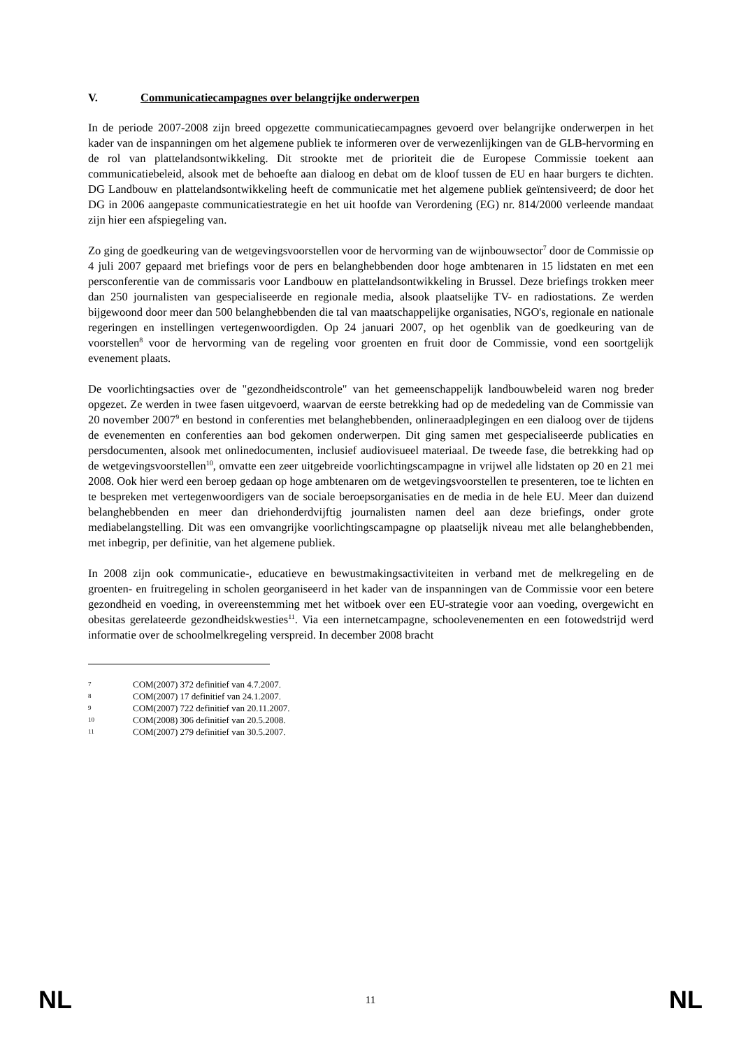V. Communicatiecampagnes over belangrijke onderwerpen
In de periode 2007-2008 zijn breed opgezette communicatiecampagnes gevoerd over belangrijke onderwerpen in het kader van de inspanningen om het algemene publiek te informeren over de verwezenlijkingen van de GLB-hervorming en de rol van plattelandsontwikkeling. Dit strookte met de prioriteit die de Europese Commissie toekent aan communicatiebeleid, alsook met de behoefte aan dialoog en debat om de kloof tussen de EU en haar burgers te dichten. DG Landbouw en plattelandsontwikkeling heeft de communicatie met het algemene publiek geïntensiveerd; de door het DG in 2006 aangepaste communicatiestrategie en het uit hoofde van Verordening (EG) nr. 814/2000 verleende mandaat zijn hier een afspiegeling van.
Zo ging de goedkeuring van de wetgevingsvoorstellen voor de hervorming van de wijnbouwsector<sup>7</sup> door de Commissie op 4 juli 2007 gepaard met briefings voor de pers en belanghebbenden door hoge ambtenaren in 15 lidstaten en met een persconferentie van de commissaris voor Landbouw en plattelandsontwikkeling in Brussel. Deze briefings trokken meer dan 250 journalisten van gespecialiseerde en regionale media, alsook plaatselijke TV- en radiostations. Ze werden bijgewoond door meer dan 500 belanghebbenden die tal van maatschappelijke organisaties, NGO's, regionale en nationale regeringen en instellingen vertegenwoordigden. Op 24 januari 2007, op het ogenblik van de goedkeuring van de voorstellen<sup>8</sup> voor de hervorming van de regeling voor groenten en fruit door de Commissie, vond een soortgelijk evenement plaats.
De voorlichtingsacties over de "gezondheidscontrole" van het gemeenschappelijk landbouwbeleid waren nog breder opgezet. Ze werden in twee fasen uitgevoerd, waarvan de eerste betrekking had op de mededeling van de Commissie van 20 november 2007<sup>9</sup> en bestond in conferenties met belanghebbenden, onlineraadplegingen en een dialoog over de tijdens de evenementen en conferenties aan bod gekomen onderwerpen. Dit ging samen met gespecialiseerde publicaties en persdocumenten, alsook met onlinedocumenten, inclusief audiovisueel materiaal. De tweede fase, die betrekking had op de wetgevingsvoorstellen<sup>10</sup>, omvatte een zeer uitgebreide voorlichtingscampagne in vrijwel alle lidstaten op 20 en 21 mei 2008. Ook hier werd een beroep gedaan op hoge ambtenaren om de wetgevingsvoorstellen te presenteren, toe te lichten en te bespreken met vertegenwoordigers van de sociale beroepsorganisaties en de media in de hele EU. Meer dan duizend belanghebbenden en meer dan driehonderdvijftig journalisten namen deel aan deze briefings, onder grote mediabelangstelling. Dit was een omvangrijke voorlichtingscampagne op plaatselijk niveau met alle belanghebbenden, met inbegrip, per definitie, van het algemene publiek.
In 2008 zijn ook communicatie-, educatieve en bewustmakingsactiviteiten in verband met de melkregeling en de groenten- en fruitregeling in scholen georganiseerd in het kader van de inspanningen van de Commissie voor een betere gezondheid en voeding, in overeenstemming met het witboek over een EU-strategie voor aan voeding, overgewicht en obesitas gerelateerde gezondheidskwesties<sup>11</sup>. Via een internetcampagne, schoolevenementen en een fotowedstrijd werd informatie over de schoolmelkregeling verspreid. In december 2008 bracht
7 COM(2007) 372 definitief van 4.7.2007.
8 COM(2007) 17 definitief van 24.1.2007.
9 COM(2007) 722 definitief van 20.11.2007.
10 COM(2008) 306 definitief van 20.5.2008.
11 COM(2007) 279 definitief van 30.5.2007.
NL 11 NL